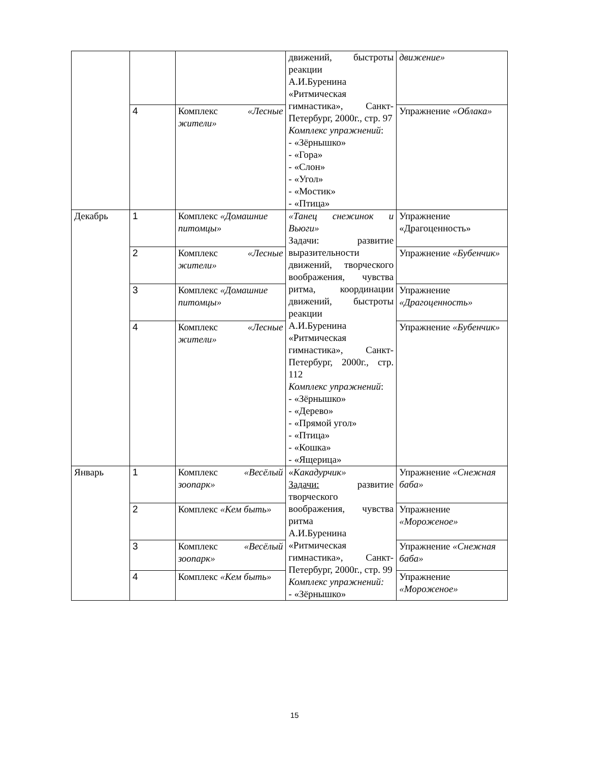| | | | движений, быстроты реакции А.И.Буренина «Ритмическая гимнастика», Санкт-Петербург, 2000г., стр. 97 Комплекс упражнений : - «Зёрнышко» - «Гора» - «Слон» - «Угол» - «Мостик» - «Птица» | движение» |
| | 4 | Комплекс «Лесные жители» | | Упражнение «Облака» |
| Декабрь | 1 | Комплекс «Домашние питомцы» | «Танец снежинок и Вьюги» Задачи: развитие выразительности движений, творческого воображения, чувства ритма, координации движений, быстроты реакции А.И.Буренина «Ритмическая гимнастика», Санкт-Петербург, 2000г., стр. 112 Комплекс упражнений : - «Зёрнышко» - «Дерево» - «Прямой угол» - «Птица» - «Кошка» - «Ящерица» | Упражнение «Драгоценность» |
| | 2 | Комплекс «Лесные жители» | | Упражнение «Бубенчик» |
| | 3 | Комплекс «Домашние питомцы» | | Упражнение «Драгоценность» |
| | 4 | Комплекс «Лесные жители» | | Упражнение «Бубенчик» |
| Январь | 1 | Комплекс «Весёлый зоопарк» | « Какадурчик» Задачи: развитие творческого воображения, чувства ритма А.И.Буренина «Ритмическая гимнастика», Санкт-Петербург, 2000г., стр. 99 Комплекс упражнений: - «Зёрнышко» | Упражнение «Снежная баба» |
| | 2 | Комплекс «Кем быть» | | Упражнение «Мороженое» |
| | 3 | Комплекс «Весёлый зоопарк» | | Упражнение «Снежная баба» |
| | 4 | Комплекс «Кем быть» | | Упражнение «Мороженое» |
15